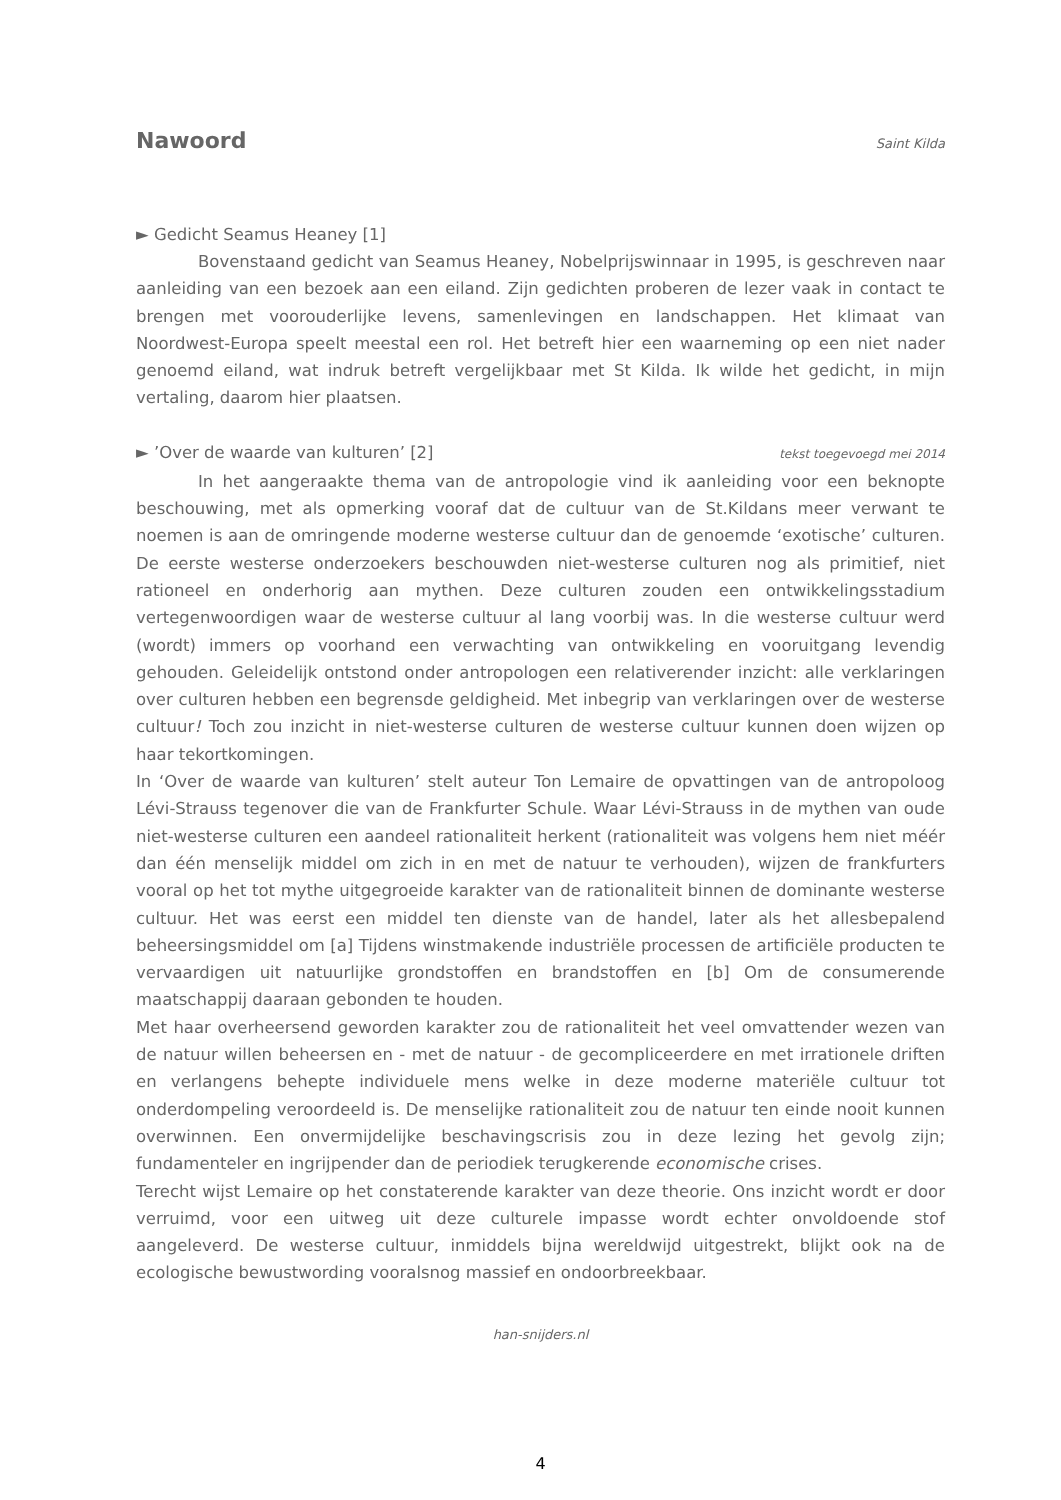Nawoord
Saint Kilda
► Gedicht Seamus Heaney [1]
Bovenstaand gedicht van Seamus Heaney, Nobelprijswinnaar in 1995, is geschreven naar aanleiding van een bezoek aan een eiland. Zijn gedichten proberen de lezer vaak in contact te brengen met voorouderlijke levens, samenlevingen en landschappen. Het klimaat van Noordwest-Europa speelt meestal een rol. Het betreft hier een waarneming op een niet nader genoemd eiland, wat indruk betreft vergelijkbaar met St Kilda. Ik wilde het gedicht, in mijn vertaling, daarom hier plaatsen.
► ’Over de waarde van kulturen’ [2] tekst toegevoegd mei 2014
In het aangeraakte thema van de antropologie vind ik aanleiding voor een beknopte beschouwing, met als opmerking vooraf dat de cultuur van de St.Kildans meer verwant te noemen is aan de omringende moderne westerse cultuur dan de genoemde ‘exotische’ culturen. De eerste westerse onderzoekers beschouwden niet-westerse culturen nog als primitief, niet rationeel en onderhorig aan mythen. Deze culturen zouden een ontwikkelingsstadium vertegenwoordigen waar de westerse cultuur al lang voorbij was. In die westerse cultuur werd (wordt) immers op voorhand een verwachting van ontwikkeling en vooruitgang levendig gehouden. Geleidelijk ontstond onder antropologen een relativerender inzicht: alle verklaringen over culturen hebben een begrensde geldigheid. Met inbegrip van verklaringen over de westerse cultuur! Toch zou inzicht in niet-westerse culturen de westerse cultuur kunnen doen wijzen op haar tekortkomingen.
In ‘Over de waarde van kulturen’ stelt auteur Ton Lemaire de opvattingen van de antropoloog Lévi-Strauss tegenover die van de Frankfurter Schule. Waar Lévi-Strauss in de mythen van oude niet-westerse culturen een aandeel rationaliteit herkent (rationaliteit was volgens hem niet méér dan één menselijk middel om zich in en met de natuur te verhouden), wijzen de frankfurters vooral op het tot mythe uitgegroeide karakter van de rationaliteit binnen de dominante westerse cultuur. Het was eerst een middel ten dienste van de handel, later als het allesbepalend beheersingsmiddel om [a] Tijdens winstmakende industriële processen de artificiële producten te vervaardigen uit natuurlijke grondstoffen en brandstoffen en [b] Om de consumerende maatschappij daaraan gebonden te houden.
Met haar overheersend geworden karakter zou de rationaliteit het veel omvattender wezen van de natuur willen beheersen en - met de natuur - de gecompliceerdere en met irrationele driften en verlangens behepte individuele mens welke in deze moderne materiële cultuur tot onderdompeling veroordeeld is. De menselijke rationaliteit zou de natuur ten einde nooit kunnen overwinnen. Een onvermijdelijke beschavingscrisis zou in deze lezing het gevolg zijn; fundamenteler en ingrijpender dan de periodiek terugkerende economische crises.
Terecht wijst Lemaire op het constaterende karakter van deze theorie. Ons inzicht wordt er door verruimd, voor een uitweg uit deze culturele impasse wordt echter onvoldoende stof aangeleverd. De westerse cultuur, inmiddels bijna wereldwijd uitgestrekt, blijkt ook na de ecologische bewustwording vooralsnog massief en ondoorbreekbaar.
han-snijders.nl
4